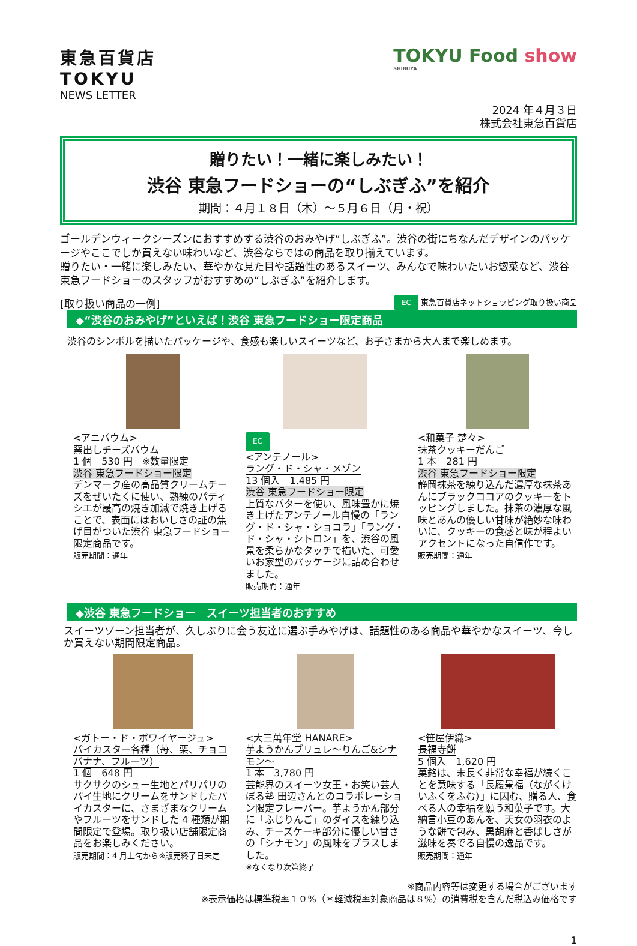東急百貨店
TOKYU
NEWS LETTER
TOKYU Food show
SHIBUYA
2024 年４月３日
株式会社東急百貨店
贈りたい！一緒に楽しみたい！
渋谷 東急フードショーの“しぶぎふ”を紹介
期間：４月１８日（木）～５月６日（月・祝）
ゴールデンウィークシーズンにおすすめする渋谷のおみやげ“しぶぎふ”。渋谷の街にちなんだデザインのパッケージやここでしか買えない味わいなど、渋谷ならではの商品を取り揃えています。
贈りたい・一緒に楽しみたい、華やかな見た目や話題性のあるスイーツ、みんなで味わいたいお惣菜など、渋谷 東急フードショーのスタッフがおすすめの“しぶぎふ”を紹介します。
[取り扱い商品の一例] EC 東急百貨店ネットショッピング取り扱い商品
◆“渋谷のおみやげ”といえば！渋谷 東急フードショー限定商品
渋谷のシンボルを描いたパッケージや、食感も楽しいスイーツなど、お子さまから大人まで楽しめます。
<アニバウム>
窯出しチーズバウム
1 個　530 円　※数量限定
渋谷 東急フードショー限定
デンマーク産の高品質クリームチーズをぜいたくに使い、熟練のパティシエが最高の焼き加減で焼き上げることで、表面にはおいしさの証の焦げ目がついた渋谷 東急フードショー限定商品です。
販売期間：通年
EC
<アンテノール>
ラング・ド・シャ・メゾン
13 個入　1,485 円
渋谷 東急フードショー限定
上質なバターを使い、風味豊かに焼き上げたアンテノール自慢の「ラング・ド・シャ・ショコラ」「ラング・ド・シャ・シトロン」を、渋谷の風景を柔らかなタッチで描いた、可愛いお家型のパッケージに詰め合わせました。
販売期間：通年
<和菓子 楚々>
抹茶クッキーだんご
1 本　281 円
渋谷 東急フードショー限定
静岡抹茶を練り込んだ濃厚な抹茶あんにブラックココアのクッキーをトッピングしました。抹茶の濃厚な風味とあんの優しい甘味が絶妙な味わいに、クッキーの食感と味が程よいアクセントになった自信作です。
販売期間：通年
◆渋谷 東急フードショー　スイーツ担当者のおすすめ
スイーツゾーン担当者が、久しぶりに会う友達に選ぶ手みやげは、話題性のある商品や華やかなスイーツ、今しか買えない期間限定商品。
<ガトー・ド・ボワイヤージュ>
パイカスター各種（苺、栗、チョコバナナ、フルーツ）
1 個　648 円
サクサクのシュー生地とパリパリのパイ生地にクリームをサンドしたパイカスターに、さまざまなクリームやフルーツをサンドした 4 種類が期間限定で登場。取り扱い店舗限定商品をお楽しみください。
販売期間：4 月上旬から※販売終了日未定
<大三萬年堂 HANARE>
芋ようかんブリュレ～りんご&シナモン～
1 本　3,780 円
芸能界のスイーツ女王・お笑い芸人 ぼる塾 田辺さんとのコラボレーション限定フレーバー。芋ようかん部分に「ふじりんご」のダイスを練り込み、チーズケーキ部分に優しい甘さの「シナモン」の風味をプラスしました。
※なくなり次第終了
<笹屋伊織>
長福寺餅
5 個入　1,620 円
菓銘は、末長く非常な幸福が続くことを意味する「長履景福（ながくけいふくをふむ）」に因む、贈る人、食べる人の幸福を願う和菓子です。大納言小豆のあんを、天女の羽衣のような餅で包み、黒胡麻と香ばしさが滋味を奏でる自慢の逸品です。
販売期間：通年
※商品内容等は変更する場合がございます
※表示価格は標準税率１０%（＊軽減税率対象商品は８%）の消費税を含んだ税込み価格です
1